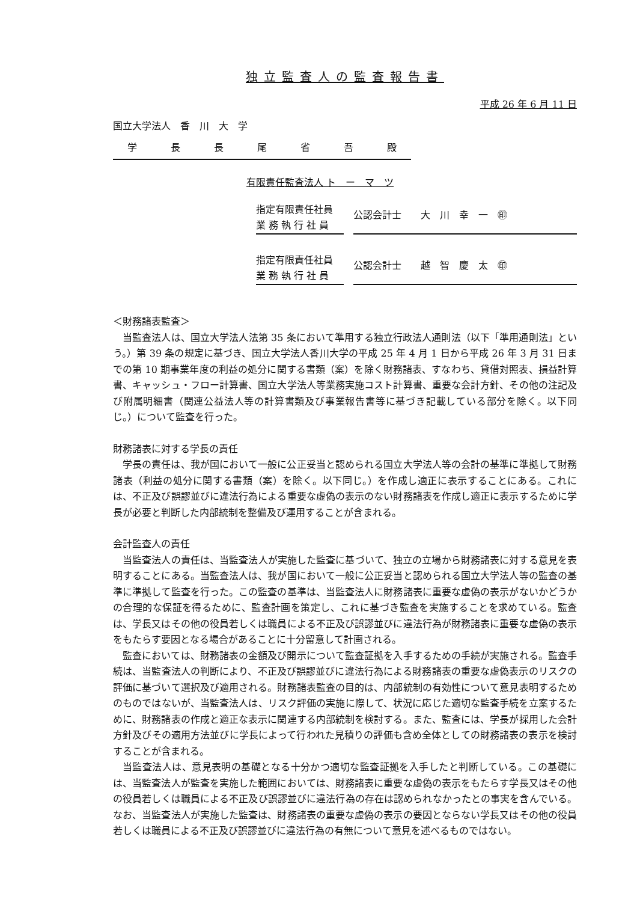独立監査人の監査報告書
平成 26 年 6 月 11 日
国立大学法人　香　川　大　学
学　長　長　尾　省　吾　殿
有限責任監査法人 ト　ー　マ　ツ
指定有限責任社員
業 務 執 行 社 員
公認会計士　　大　川　幸　一　㊞
指定有限責任社員
業 務 執 行 社 員
公認会計士　　越　智　慶　太　㊞
＜財務諸表監査＞
当監査法人は、国立大学法人法第 35 条において準用する独立行政法人通則法（以下「準用通則法」という。）第 39 条の規定に基づき、国立大学法人香川大学の平成 25 年 4 月 1 日から平成 26 年 3 月 31 日までの第 10 期事業年度の利益の処分に関する書類（案）を除く財務諸表、すなわち、貸借対照表、損益計算書、キャッシュ・フロー計算書、国立大学法人等業務実施コスト計算書、重要な会計方針、その他の注記及び附属明細書（関連公益法人等の計算書類及び事業報告書等に基づき記載している部分を除く。以下同じ。）について監査を行った。
財務諸表に対する学長の責任
学長の責任は、我が国において一般に公正妥当と認められる国立大学法人等の会計の基準に準拠して財務諸表（利益の処分に関する書類（案）を除く。以下同じ。）を作成し適正に表示することにある。これには、不正及び誤謬並びに違法行為による重要な虚偽の表示のない財務諸表を作成し適正に表示するために学長が必要と判断した内部統制を整備及び運用することが含まれる。
会計監査人の責任
当監査法人の責任は、当監査法人が実施した監査に基づいて、独立の立場から財務諸表に対する意見を表明することにある。当監査法人は、我が国において一般に公正妥当と認められる国立大学法人等の監査の基準に準拠して監査を行った。この監査の基準は、当監査法人に財務諸表に重要な虚偽の表示がないかどうかの合理的な保証を得るために、監査計画を策定し、これに基づき監査を実施することを求めている。監査は、学長又はその他の役員若しくは職員による不正及び誤謬並びに違法行為が財務諸表に重要な虚偽の表示をもたらす要因となる場合があることに十分留意して計画される。
監査においては、財務諸表の金額及び開示について監査証拠を入手するための手続が実施される。監査手続は、当監査法人の判断により、不正及び誤謬並びに違法行為による財務諸表の重要な虚偽表示のリスクの評価に基づいて選択及び適用される。財務諸表監査の目的は、内部統制の有効性について意見表明するためのものではないが、当監査法人は、リスク評価の実施に際して、状況に応じた適切な監査手続を立案するために、財務諸表の作成と適正な表示に関連する内部統制を検討する。また、監査には、学長が採用した会計方針及びその適用方法並びに学長によって行われた見積りの評価も含め全体としての財務諸表の表示を検討することが含まれる。
当監査法人は、意見表明の基礎となる十分かつ適切な監査証拠を入手したと判断している。この基礎には、当監査法人が監査を実施した範囲においては、財務諸表に重要な虚偽の表示をもたらす学長又はその他の役員若しくは職員による不正及び誤謬並びに違法行為の存在は認められなかったとの事実を含んでいる。なお、当監査法人が実施した監査は、財務諸表の重要な虚偽の表示の要因とならない学長又はその他の役員若しくは職員による不正及び誤謬並びに違法行為の有無について意見を述べるものではない。